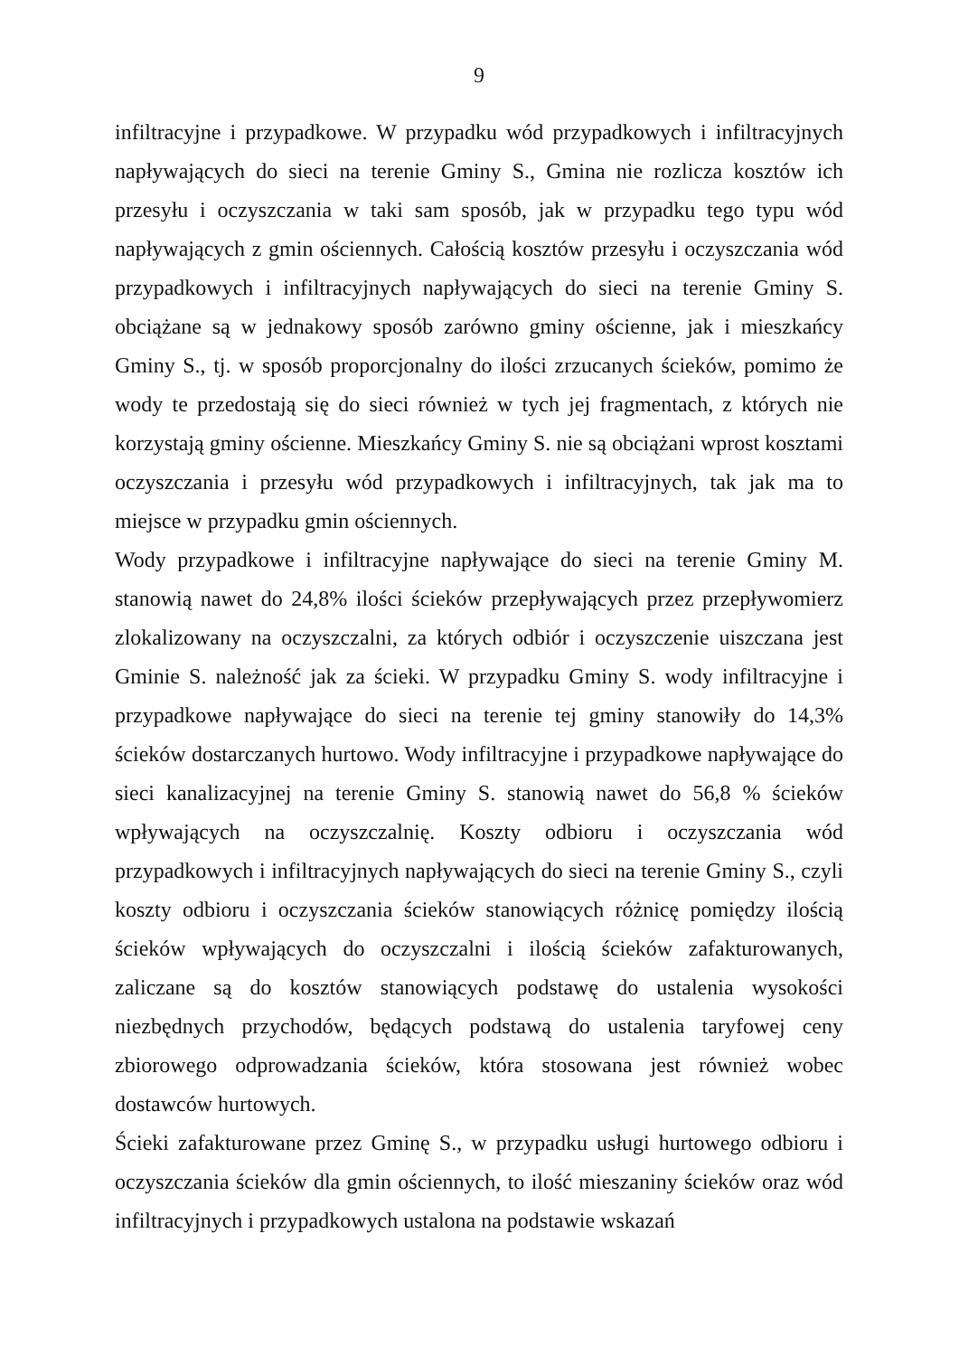9
infiltracyjne i przypadkowe. W przypadku wód przypadkowych i infiltracyjnych napływających do sieci na terenie Gminy S., Gmina nie rozlicza kosztów ich przesyłu i oczyszczania w taki sam sposób, jak w przypadku tego typu wód napływających z gmin ościennych. Całością kosztów przesyłu i oczyszczania wód przypadkowych i infiltracyjnych napływających do sieci na terenie Gminy S. obciążane są w jednakowy sposób zarówno gminy ościenne, jak i mieszkańcy Gminy S., tj. w sposób proporcjonalny do ilości zrzucanych ścieków, pomimo że wody te przedostają się do sieci również w tych jej fragmentach, z których nie korzystają gminy ościenne. Mieszkańcy Gminy S. nie są obciążani wprost kosztami oczyszczania i przesyłu wód przypadkowych i infiltracyjnych, tak jak ma to miejsce w przypadku gmin ościennych.
Wody przypadkowe i infiltracyjne napływające do sieci na terenie Gminy M. stanowią nawet do 24,8% ilości ścieków przepływających przez przepływomierz zlokalizowany na oczyszczalni, za których odbiór i oczyszczenie uiszczana jest Gminie S. należność jak za ścieki. W przypadku Gminy S. wody infiltracyjne i przypadkowe napływające do sieci na terenie tej gminy stanowiły do 14,3% ścieków dostarczanych hurtowo. Wody infiltracyjne i przypadkowe napływające do sieci kanalizacyjnej na terenie Gminy S. stanowią nawet do 56,8 % ścieków wpływających na oczyszczalnię. Koszty odbioru i oczyszczania wód przypadkowych i infiltracyjnych napływających do sieci na terenie Gminy S., czyli koszty odbioru i oczyszczania ścieków stanowiących różnicę pomiędzy ilością ścieków wpływających do oczyszczalni i ilością ścieków zafakturowanych, zaliczane są do kosztów stanowiących podstawę do ustalenia wysokości niezbędnych przychodów, będących podstawą do ustalenia taryfowej ceny zbiorowego odprowadzania ścieków, która stosowana jest również wobec dostawców hurtowych.
Ścieki zafakturowane przez Gminę S., w przypadku usługi hurtowego odbioru i oczyszczania ścieków dla gmin ościennych, to ilość mieszaniny ścieków oraz wód infiltracyjnych i przypadkowych ustalona na podstawie wskazań